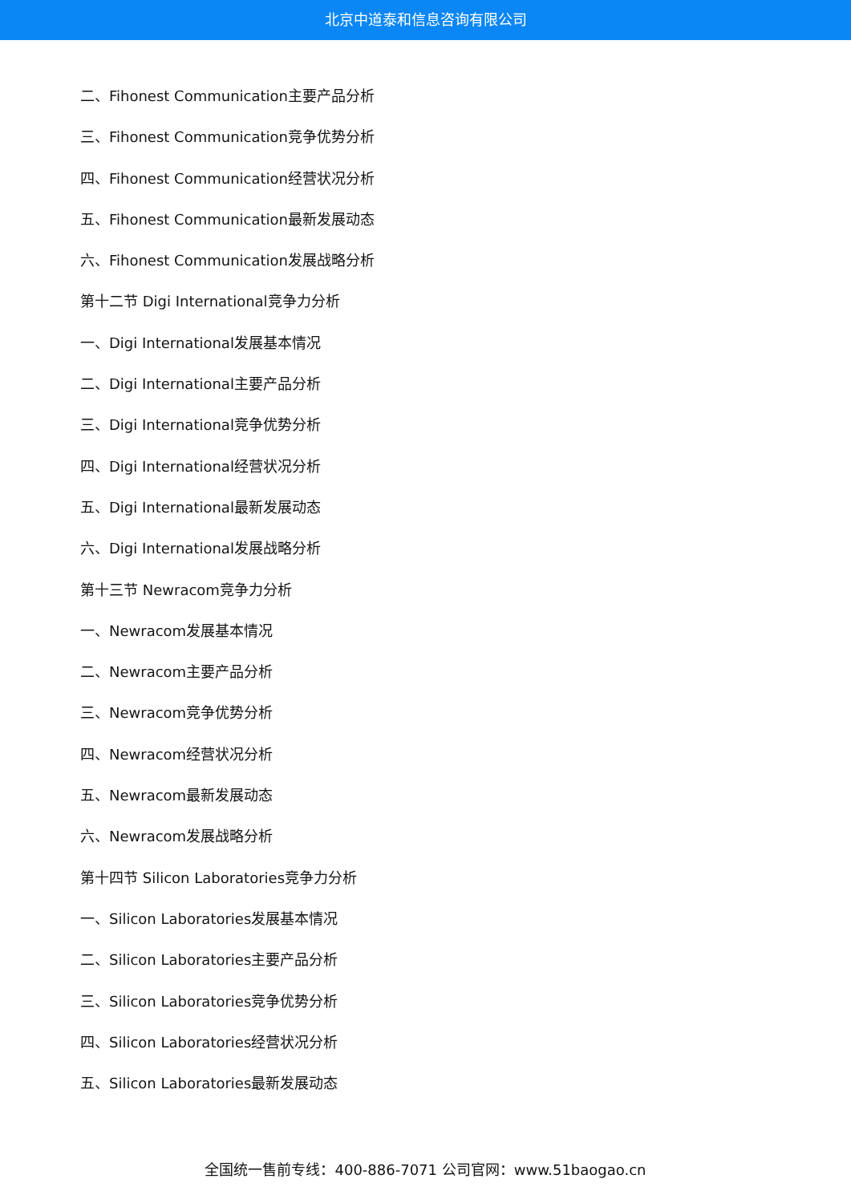北京中道泰和信息咨询有限公司
二、Fihonest Communication主要产品分析
三、Fihonest Communication竞争优势分析
四、Fihonest Communication经营状况分析
五、Fihonest Communication最新发展动态
六、Fihonest Communication发展战略分析
第十二节 Digi International竞争力分析
一、Digi International发展基本情况
二、Digi International主要产品分析
三、Digi International竞争优势分析
四、Digi International经营状况分析
五、Digi International最新发展动态
六、Digi International发展战略分析
第十三节 Newracom竞争力分析
一、Newracom发展基本情况
二、Newracom主要产品分析
三、Newracom竞争优势分析
四、Newracom经营状况分析
五、Newracom最新发展动态
六、Newracom发展战略分析
第十四节 Silicon Laboratories竞争力分析
一、Silicon Laboratories发展基本情况
二、Silicon Laboratories主要产品分析
三、Silicon Laboratories竞争优势分析
四、Silicon Laboratories经营状况分析
五、Silicon Laboratories最新发展动态
全国统一售前专线：400-886-7071 公司官网：www.51baogao.cn